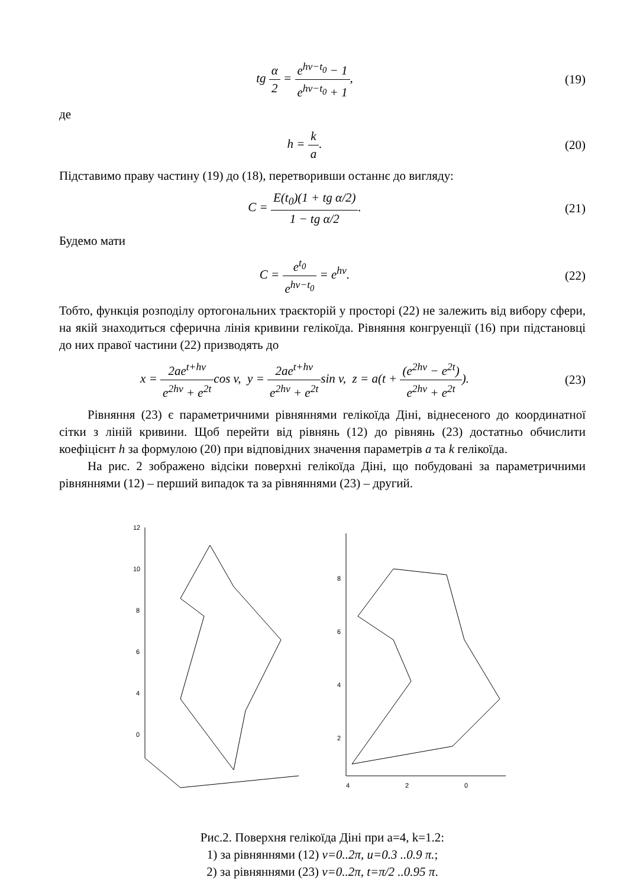tg α 2 = e<sup>hv−t<sub>0</sub></sup> − 1 e<sup>hv−t<sub>0</sub></sup> + 1,
(19)
де
h = k a. (20)
Підставимо праву частину (19) до (18), перетворивши останнє до вигляду:
C = E(t<sub>0</sub>)(1 + tg α/2) 1 − tg α/2.
(21)
Будемо мати
C = e<sup>t<sub>0</sub></sup> e<sup>hv−t<sub>0</sub></sup> = e<sup>hv</sup>. (22)
Тобто, функція розподілу ортогональних траєкторій у просторі (22) не залежить від вибору сфери, на якій знаходиться сферична лінія кривини гелікоїда. Рівняння конгруенції (16) при підстановці до них правої частини (22) призводять до
x = 2ae<sup>t+hv</sup> e<sup>2hv</sup> + e<sup>2t</sup>cos v, y = 2ae<sup>t+hv</sup> e<sup>2hv</sup> + e<sup>2t</sup>sin v, z = a(t + (e<sup>2hv</sup> − e<sup>2t</sup>) e<sup>2hv</sup> + e<sup>2t</sup>).
(23)
Рівняння (23) є параметричними рівняннями гелікоїда Діні, віднесеного до координатної сітки з ліній кривини. Щоб перейти від рівнянь (12) до рівнянь (23) достатньо обчислити коефіцієнт h за формулою (20) при відповідних значення параметрів a та k гелікоїда.
На рис. 2 зображено відсіки поверхні гелікоїда Діні, що побудовані за параметричними рівняннями (12) – перший випадок та за рівняннями (23) – другий.
12
10
8
6
4
0
8
6
4
2
4
2
0
Рис.2. Поверхня гелікоїда Діні при a=4, k=1.2:
1) за рівняннями (12) v=0..2π, u=0.3 ..0.9 π.;
2) за рівняннями (23) v=0..2π, t=π/2 ..0.95 π.